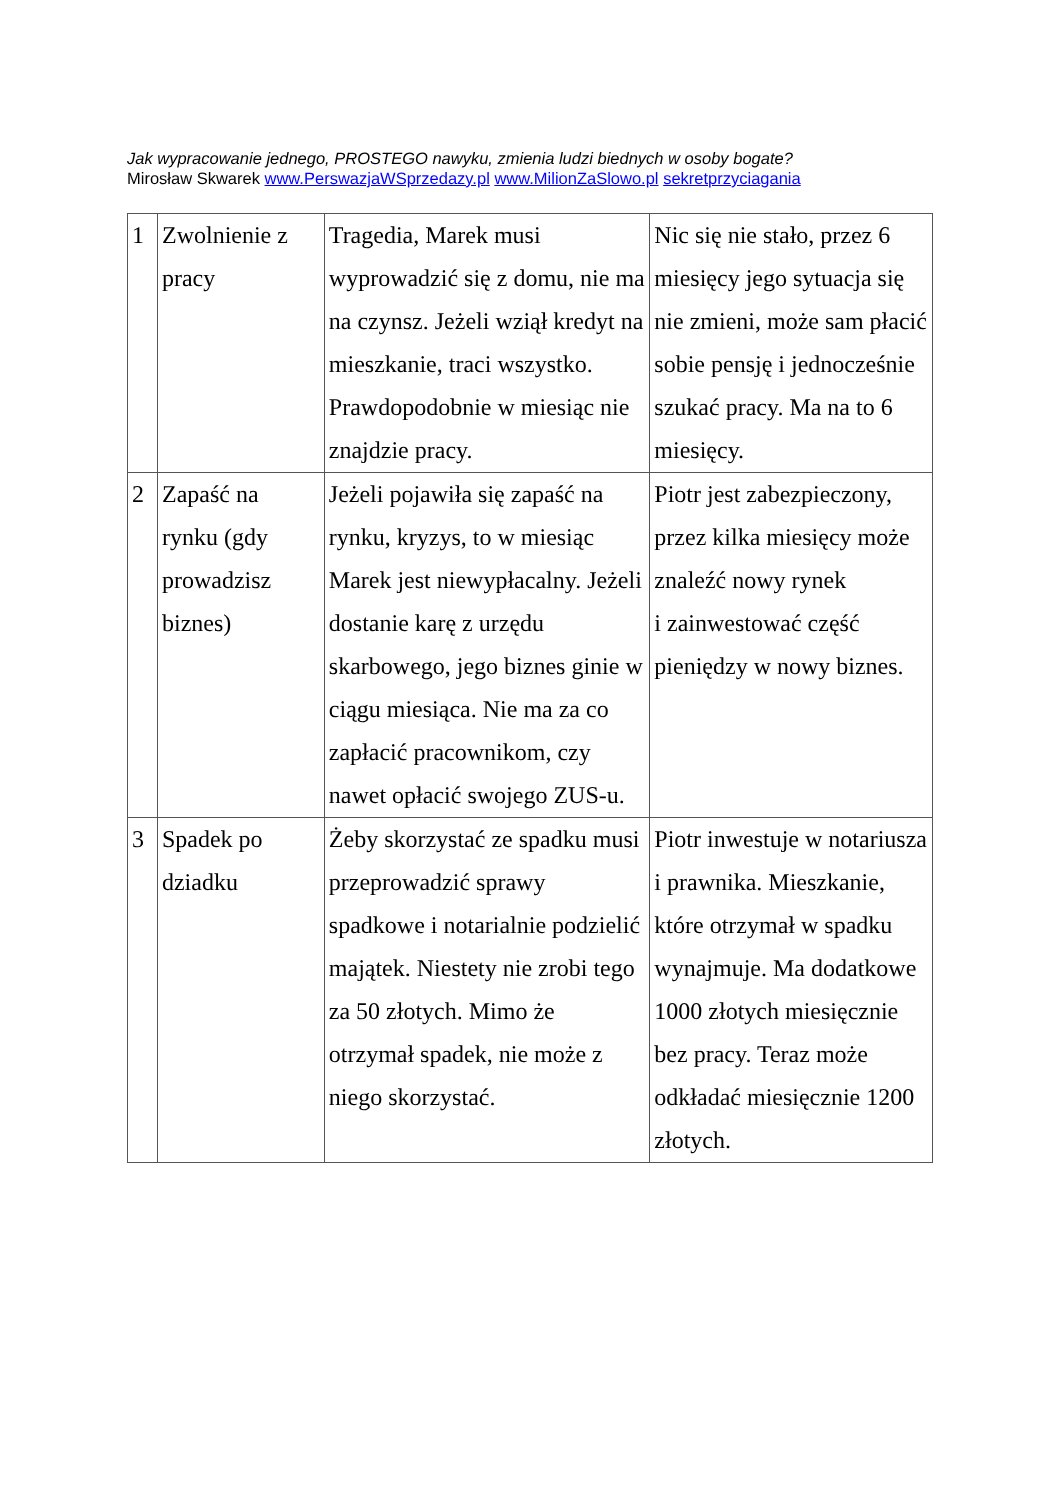Jak wypracowanie jednego, PROSTEGO nawyku, zmienia ludzi biednych w osoby bogate?
Mirosław Skwarek www.PerswazjaWSprzedazy.pl www.MilionZaSlowo.pl sekretprzyciagania
| 1 | Zwolnienie z pracy | Tragedia, Marek musi wyprowadzić się z domu, nie ma na czynsz. Jeżeli wziął kredyt na mieszkanie, traci wszystko. Prawdopodobnie w miesiąc nie znajdzie pracy. | Nic się nie stało, przez 6 miesięcy jego sytuacja się nie zmieni, może sam płacić sobie pensję i jednocześnie szukać pracy. Ma na to 6 miesięcy. |
| 2 | Zapaść na rynku (gdy prowadzisz biznes) | Jeżeli pojawiła się zapaść na rynku, kryzys, to w miesiąc Marek jest niewypłacalny. Jeżeli dostanie karę z urzędu skarbowego, jego biznes ginie w ciągu miesiąca. Nie ma za co zapłacić pracownikom, czy nawet opłacić swojego ZUS-u. | Piotr jest zabezpieczony, przez kilka miesięcy może znaleźć nowy rynek i zainwestować część pieniędzy w nowy biznes. |
| 3 | Spadek po dziadku | Żeby skorzystać ze spadku musi przeprowadzić sprawy spadkowe i notarialnie podzielić majątek. Niestety nie zrobi tego za 50 złotych. Mimo że otrzymał spadek, nie może z niego skorzystać. | Piotr inwestuje w notariusza i prawnika. Mieszkanie, które otrzymał w spadku wynajmuje. Ma dodatkowe 1000 złotych miesięcznie bez pracy. Teraz może odkładać miesięcznie 1200 złotych. |